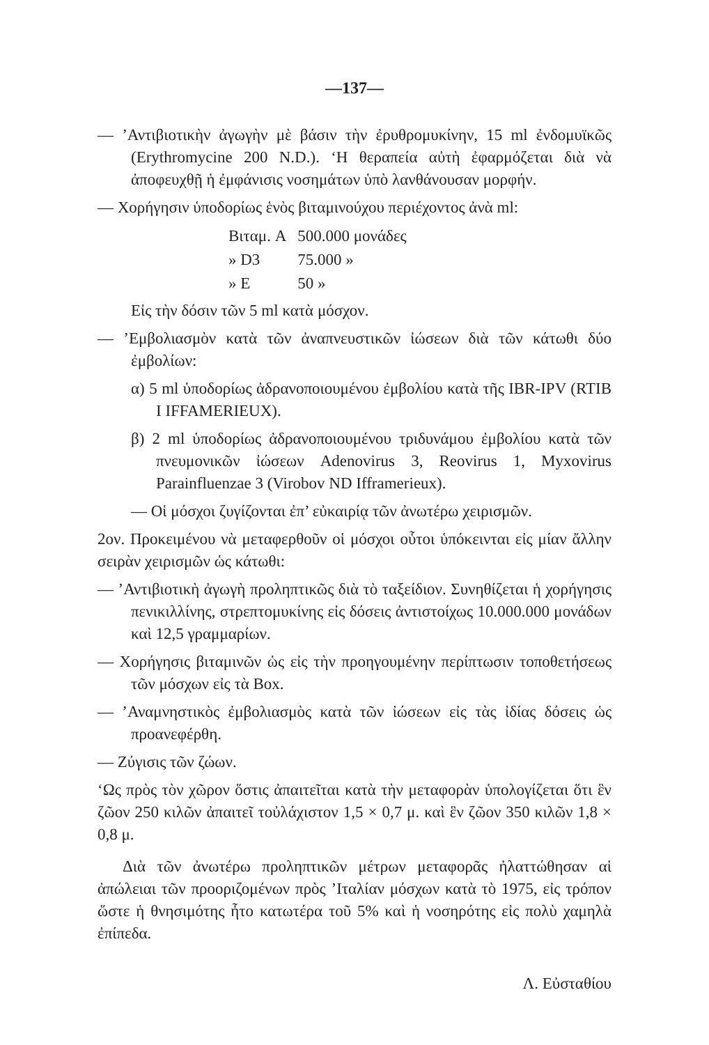—137—
— ’Αντιβιοτικὴν ἀγωγὴν μὲ βάσιν τὴν ἐρυθρομυκίνην, 15 ml ἐνδομυϊκῶς (Erythromycine 200 N.D.). ‘Η θεραπεία αὐτὴ ἐφαρμόζεται διὰ νὰ ἀποφευχθῇ ἡ ἐμφάνισις νοσημάτων ὑπὸ λανθάνουσαν μορφήν.
— Χορήγησιν ὑποδορίως ἑνὸς βιταμινούχου περιέχοντος ἀνὰ ml:
| Βιταμ. A | 500.000 μονάδες |
| » D3 | 75.000 » |
| » E | 50 » |
Εἰς τὴν δόσιν τῶν 5 ml κατὰ μόσχον.
— ’Εμβολιασμὸν κατὰ τῶν ἀναπνευστικῶν ἰώσεων διὰ τῶν κάτωθι δύο ἐμβολίων:
α) 5 ml ὑποδορίως ἀδρανοποιουμένου ἐμβολίου κατὰ τῆς IBR-IPV (RTIB I IFFAMERIEUX).
β) 2 ml ὑποδορίως ἀδρανοποιουμένου τριδυνάμου ἐμβολίου κατὰ τῶν πνευμονικῶν ἰώσεων Adenovirus 3, Reovirus 1, Myxovirus Parainfluenzae 3 (Virobov ND Ifframerieux).
— Οἱ μόσχοι ζυγίζονται ἐπ’ εὐκαιρίᾳ τῶν ἀνωτέρω χειρισμῶν.
2ον. Προκειμένου νὰ μεταφερθοῦν οἱ μόσχοι οὗτοι ὑπόκεινται εἰς μίαν ἄλλην σειρὰν χειρισμῶν ὡς κάτωθι:
— ’Αντιβιοτικὴ ἀγωγὴ προληπτικῶς διὰ τὸ ταξείδιον. Συνηθίζεται ἡ χορήγησις πενικιλλίνης, στρεπτομυκίνης εἰς δόσεις ἀντιστοίχως 10.000.000 μονάδων καὶ 12,5 γραμμαρίων.
— Χορήγησις βιταμινῶν ὡς εἰς τὴν προηγουμένην περίπτωσιν τοποθετήσεως τῶν μόσχων εἰς τὰ Box.
— ’Αναμνηστικὸς ἐμβολιασμὸς κατὰ τῶν ἰώσεων εἰς τὰς ἰδίας δόσεις ὡς προανεφέρθη.
— Ζύγισις τῶν ζώων.
‘Ως πρὸς τὸν χῶρον ὅστις ἀπαιτεῖται κατὰ τὴν μεταφορὰν ὑπολογίζεται ὅτι ἓν ζῶον 250 κιλῶν ἀπαιτεῖ τοὐλάχιστον 1,5 × 0,7 μ. καὶ ἓν ζῶον 350 κιλῶν 1,8 × 0,8 μ.
Διὰ τῶν ἀνωτέρω προληπτικῶν μέτρων μεταφορᾶς ἠλαττώθησαν αἱ ἀπώλειαι τῶν προοριζομένων πρὸς ’Ιταλίαν μόσχων κατὰ τὸ 1975, εἰς τρόπον ὥστε ἡ θνησιμότης ἦτο κατωτέρα τοῦ 5% καὶ ἡ νοσηρότης εἰς πολὺ χαμηλὰ ἐπίπεδα.
Λ. Εὐσταθίου